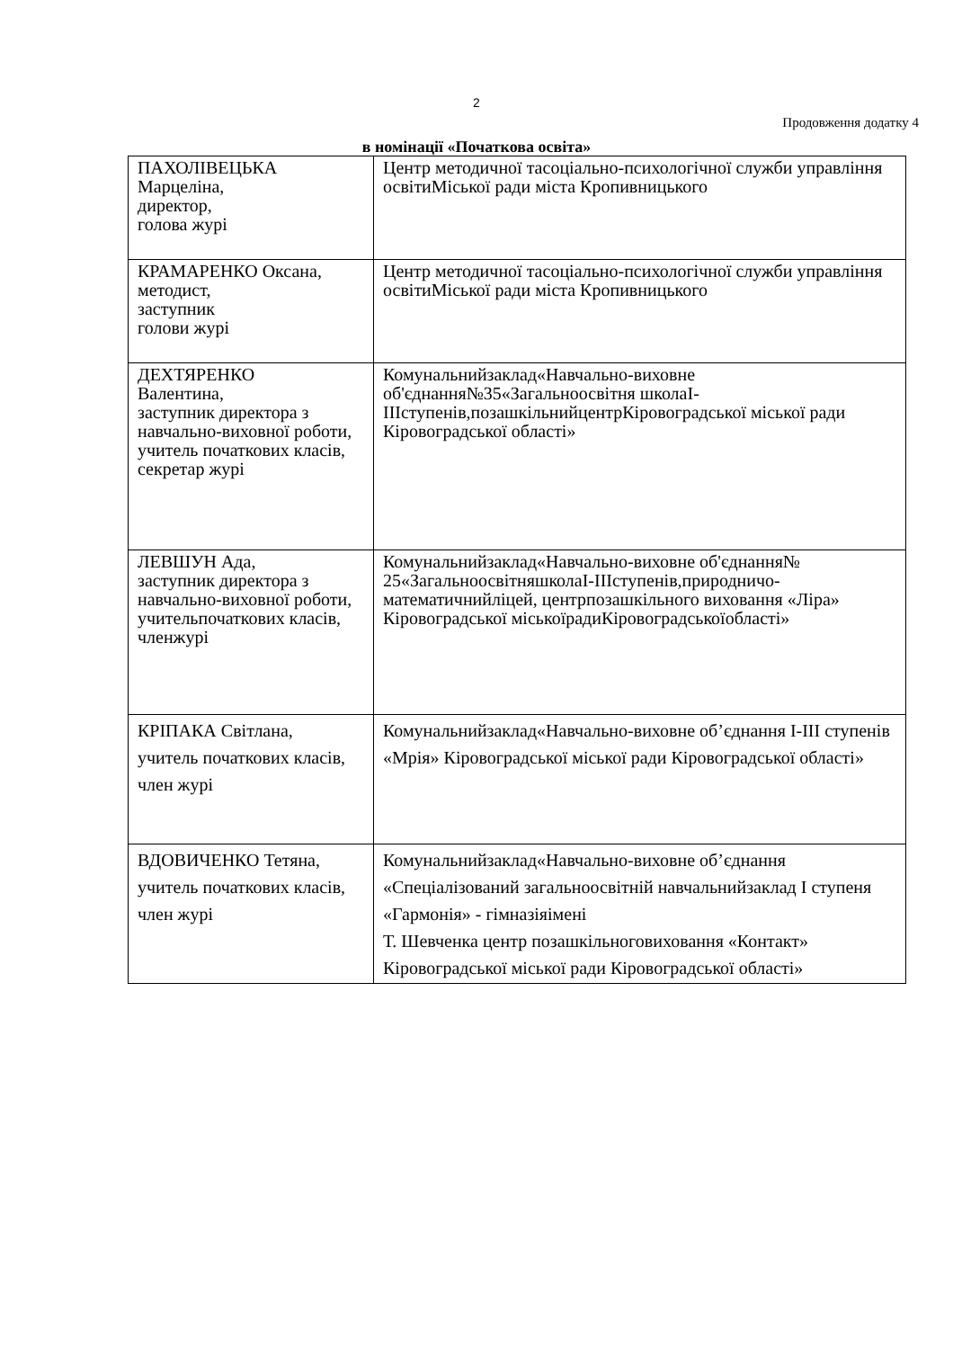2
Продовження додатку 4
в номінації «Початкова освіта»
| ПАХОЛІВЕЦЬКА Марцеліна, директор, голова журі | Центр методичної тасоціально-психологічної служби управління освітиМіської ради міста Кропивницького |
| КРАМАРЕНКО Оксана, методист, заступник голови журі | Центр методичної тасоціально-психологічної служби управління освітиМіської ради міста Кропивницького |
| ДЕХТЯРЕНКО Валентина, заступник директора з навчально-виховної роботи, учитель початкових класів, секретар журі | Комунальнийзаклад«Навчально-виховне об'єднання№35«Загальноосвітня школаІ-ІІІступенів,позашкільнийцентрКіровоградської міської ради Кіровоградської області» |
| ЛЕВШУН Ада, заступник директора з навчально-виховної роботи, учительпочаткових класів, членжурі | Комунальнийзаклад«Навчально-виховне об'єднання№ 25«ЗагальноосвітняшколаІ-ІІІступенів,природничо- математичнийліцей, центрпозашкільного виховання «Ліра» Кіровоградської міськоїрадиКіровоградськоїобласті» |
| КРІПАКА Світлана, учитель початкових класів, член журі | Комунальнийзаклад«Навчально-виховне об’єднання І-ІІІ ступенів «Мрія» Кіровоградської міської ради Кіровоградської області» |
| ВДОВИЧЕНКО Тетяна, учитель початкових класів, член журі | Комунальнийзаклад«Навчально-виховне об’єднання «Спеціалізований загальноосвітній навчальнийзаклад І ступеня «Гармонія» - гімназіяімені Т. Шевченка центр позашкільноговиховання «Контакт» Кіровоградської міської ради Кіровоградської області» |